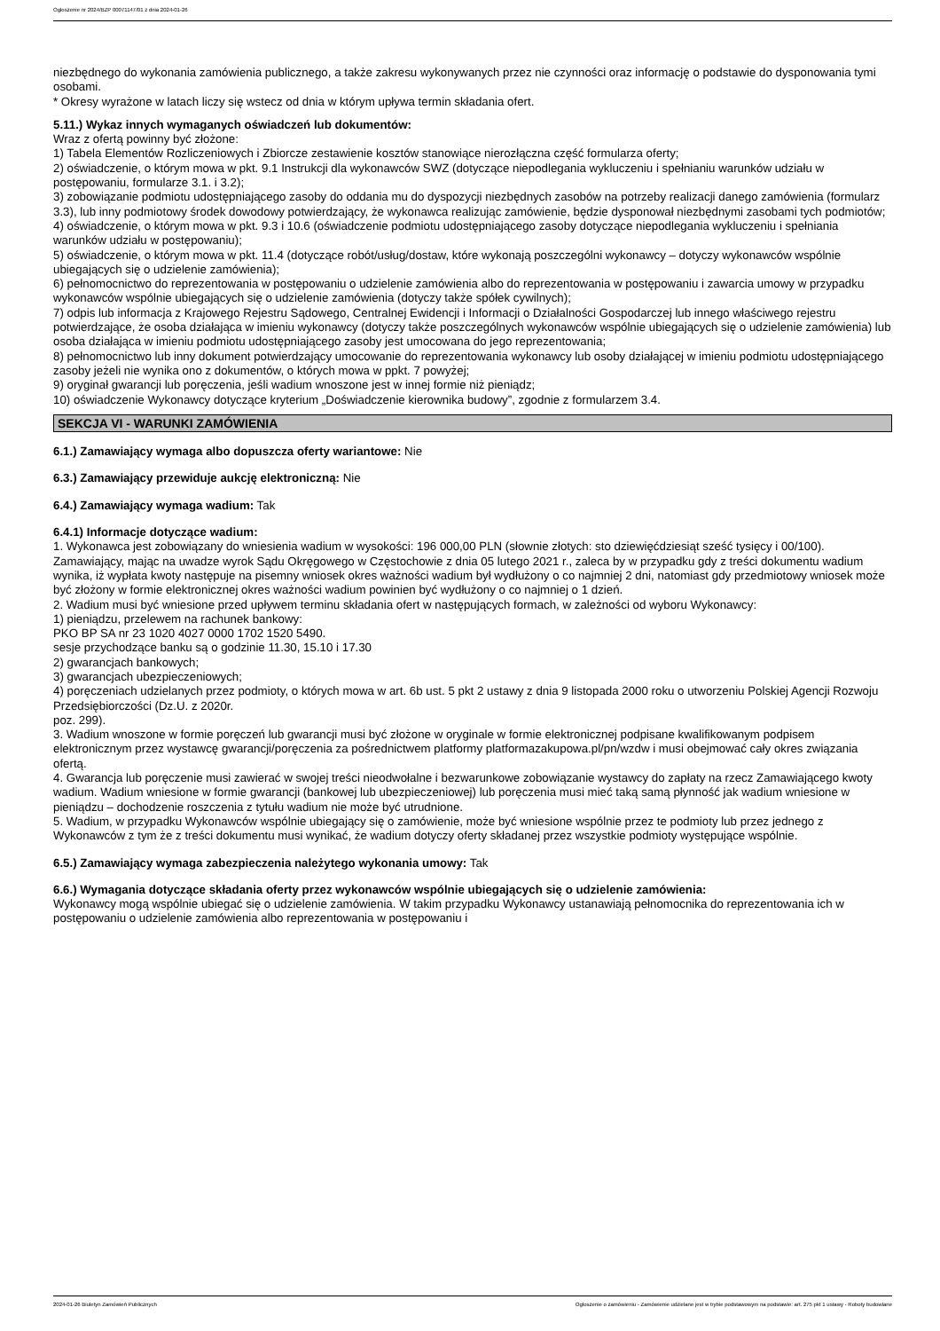Ogłoszenie nr 2024/BZP 00071147/01 z dnia 2024-01-26
niezbędnego do wykonania zamówienia publicznego, a także zakresu wykonywanych przez nie czynności oraz informację o podstawie do dysponowania tymi osobami.
* Okresy wyrażone w latach liczy się wstecz od dnia w którym upływa termin składania ofert.
5.11.) Wykaz innych wymaganych oświadczeń lub dokumentów:
Wraz z ofertą powinny być złożone:
1) Tabela Elementów Rozliczeniowych i Zbiorcze zestawienie kosztów stanowiące nierozłączna część formularza oferty;
2) oświadczenie, o którym mowa w pkt. 9.1 Instrukcji dla wykonawców SWZ (dotyczące niepodlegania wykluczeniu i spełnianiu warunków udziału w postępowaniu, formularze 3.1. i 3.2);
3) zobowiązanie podmiotu udostępniającego zasoby do oddania mu do dyspozycji niezbędnych zasobów na potrzeby realizacji danego zamówienia (formularz 3.3), lub inny podmiotowy środek dowodowy potwierdzający, że wykonawca realizując zamówienie, będzie dysponował niezbędnymi zasobami tych podmiotów;
4) oświadczenie, o którym mowa w pkt. 9.3 i 10.6 (oświadczenie podmiotu udostępniającego zasoby dotyczące niepodlegania wykluczeniu i spełniania warunków udziału w postępowaniu);
5) oświadczenie, o którym mowa w pkt. 11.4 (dotyczące robót/usług/dostaw, które wykonają poszczególni wykonawcy – dotyczy wykonawców wspólnie ubiegających się o udzielenie zamówienia);
6) pełnomocnictwo do reprezentowania w postępowaniu o udzielenie zamówienia albo do reprezentowania w postępowaniu i zawarcia umowy w przypadku wykonawców wspólnie ubiegających się o udzielenie zamówienia (dotyczy także spółek cywilnych);
7) odpis lub informacja z Krajowego Rejestru Sądowego, Centralnej Ewidencji i Informacji o Działalności Gospodarczej lub innego właściwego rejestru potwierdzające, że osoba działająca w imieniu wykonawcy (dotyczy także poszczególnych wykonawców wspólnie ubiegających się o udzielenie zamówienia) lub osoba działająca w imieniu podmiotu udostępniającego zasoby jest umocowana do jego reprezentowania;
8) pełnomocnictwo lub inny dokument potwierdzający umocowanie do reprezentowania wykonawcy lub osoby działającej w imieniu podmiotu udostępniającego zasoby jeżeli nie wynika ono z dokumentów, o których mowa w ppkt. 7 powyżej;
9) oryginał gwarancji lub poręczenia, jeśli wadium wnoszone jest w innej formie niż pieniądz;
10) oświadczenie Wykonawcy dotyczące kryterium „Doświadczenie kierownika budowy”, zgodnie z formularzem 3.4.
SEKCJA VI - WARUNKI ZAMÓWIENIA
6.1.) Zamawiający wymaga albo dopuszcza oferty wariantowe: Nie
6.3.) Zamawiający przewiduje aukcję elektroniczną: Nie
6.4.) Zamawiający wymaga wadium: Tak
6.4.1) Informacje dotyczące wadium:
1. Wykonawca jest zobowiązany do wniesienia wadium w wysokości: 196 000,00 PLN (słownie złotych: sto dziewięćdziesiąt sześć tysięcy i 00/100).
Zamawiający, mając na uwadze wyrok Sądu Okręgowego w Częstochowie z dnia 05 lutego 2021 r., zaleca by w przypadku gdy z treści dokumentu wadium wynika, iż wypłata kwoty następuje na pisemny wniosek okres ważności wadium był wydłużony o co najmniej 2 dni, natomiast gdy przedmiotowy wniosek może być złożony w formie elektronicznej okres ważności wadium powinien być wydłużony o co najmniej o 1 dzień.
2. Wadium musi być wniesione przed upływem terminu składania ofert w następujących formach, w zależności od wyboru Wykonawcy:
1) pieniądzu, przelewem na rachunek bankowy:
PKO BP SA nr 23 1020 4027 0000 1702 1520 5490.
sesje przychodzące banku są o godzinie 11.30, 15.10 i 17.30
2) gwarancjach bankowych;
3) gwarancjach ubezpieczeniowych;
4) poręczeniach udzielanych przez podmioty, o których mowa w art. 6b ust. 5 pkt 2 ustawy z dnia 9 listopada 2000 roku o utworzeniu Polskiej Agencji Rozwoju Przedsiębiorczości (Dz.U. z 2020r.
poz. 299).
3. Wadium wnoszone w formie poręczeń lub gwarancji musi być złożone w oryginale w formie elektronicznej podpisane kwalifikowanym podpisem elektronicznym przez wystawcę gwarancji/poręczenia za pośrednictwem platformy platformazakupowa.pl/pn/wzdw i musi obejmować cały okres związania ofertą.
4. Gwarancja lub poręczenie musi zawierać w swojej treści nieodwołalne i bezwarunkowe zobowiązanie wystawcy do zapłaty na rzecz Zamawiającego kwoty wadium. Wadium wniesione w formie gwarancji (bankowej lub ubezpieczeniowej) lub poręczenia musi mieć taką samą płynność jak wadium wniesione w pieniądzu – dochodzenie roszczenia z tytułu wadium nie może być utrudnione.
5. Wadium, w przypadku Wykonawców wspólnie ubiegający się o zamówienie, może być wniesione wspólnie przez te podmioty lub przez jednego z Wykonawców z tym że z treści dokumentu musi wynikać, że wadium dotyczy oferty składanej przez wszystkie podmioty występujące wspólnie.
6.5.) Zamawiający wymaga zabezpieczenia należytego wykonania umowy: Tak
6.6.) Wymagania dotyczące składania oferty przez wykonawców wspólnie ubiegających się o udzielenie zamówienia:
Wykonawcy mogą wspólnie ubiegać się o udzielenie zamówienia. W takim przypadku Wykonawcy ustanawiają pełnomocnika do reprezentowania ich w postępowaniu o udzielenie zamówienia albo reprezentowania w postępowaniu i
2024-01-26 Biuletyn Zamówień Publicznych Ogłoszenie o zamówieniu - Zamówienie udzielane jest w trybie podstawowym na podstawie: art. 275 pkt 1 ustawy - Roboty budowlane